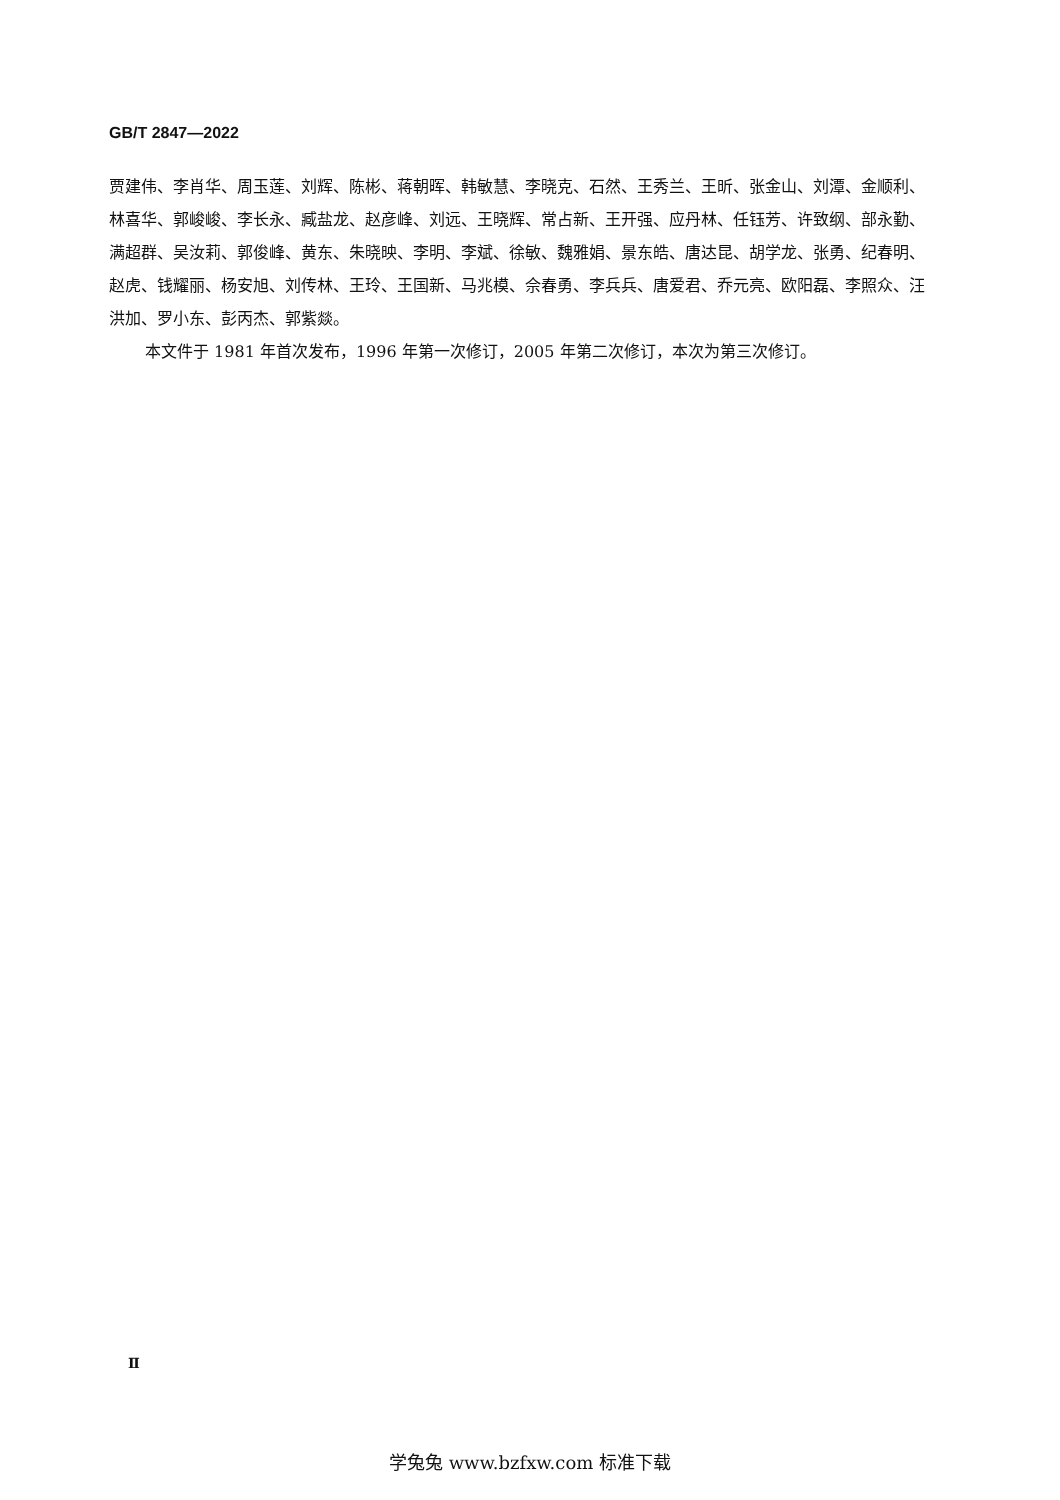GB/T 2847—2022
贾建伟、李肖华、周玉莲、刘辉、陈彬、蒋朝晖、韩敏慧、李晓克、石然、王秀兰、王昕、张金山、刘潭、金顺利、林喜华、郭峻峻、李长永、臧盐龙、赵彦峰、刘远、王晓辉、常占新、王开强、应丹林、任钰芳、许致纲、部永勤、满超群、吴汝莉、郭俊峰、黄东、朱晓映、李明、李斌、徐敏、魏雅娟、景东皓、唐达昆、胡学龙、张勇、纪春明、赵虎、钱耀丽、杨安旭、刘传林、王玲、王国新、马兆模、佘春勇、李兵兵、唐爱君、乔元亮、欧阳磊、李照众、汪洪加、罗小东、彭丙杰、郭紫燚。
本文件于 1981 年首次发布，1996 年第一次修订，2005 年第二次修订，本次为第三次修订。
Ⅱ
学兔兔 www.bzfxw.com 标准下载